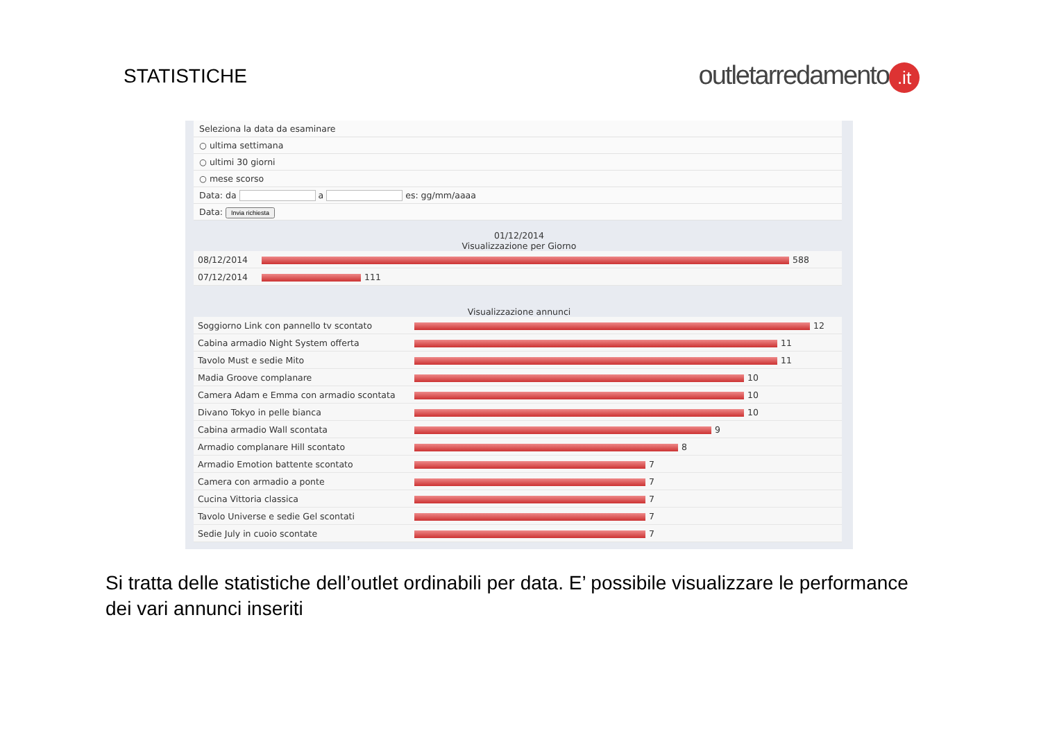STATISTICHE
outletarredamento.it
Seleziona la data da esaminare
○ ultima settimana
○ ultimi 30 giorni
○ mese scorso
Data: da a es: gg/mm/aaaa
Data: Invia richiesta
01/12/2014
Visualizzazione per Giorno
| 08/12/2014 | 588 |
| 07/12/2014 | 111 |
Visualizzazione annunci
| Soggiorno Link con pannello tv scontato | 12 |
| Cabina armadio Night System offerta | 11 |
| Tavolo Must e sedie Mito | 11 |
| Madia Groove complanare | 10 |
| Camera Adam e Emma con armadio scontata | 10 |
| Divano Tokyo in pelle bianca | 10 |
| Cabina armadio Wall scontata | 9 |
| Armadio complanare Hill scontato | 8 |
| Armadio Emotion battente scontato | 7 |
| Camera con armadio a ponte | 7 |
| Cucina Vittoria classica | 7 |
| Tavolo Universe e sedie Gel scontati | 7 |
| Sedie July in cuoio scontate | 7 |
Si tratta delle statistiche dell’outlet ordinabili per data. E’ possibile visualizzare le performance dei vari annunci inseriti